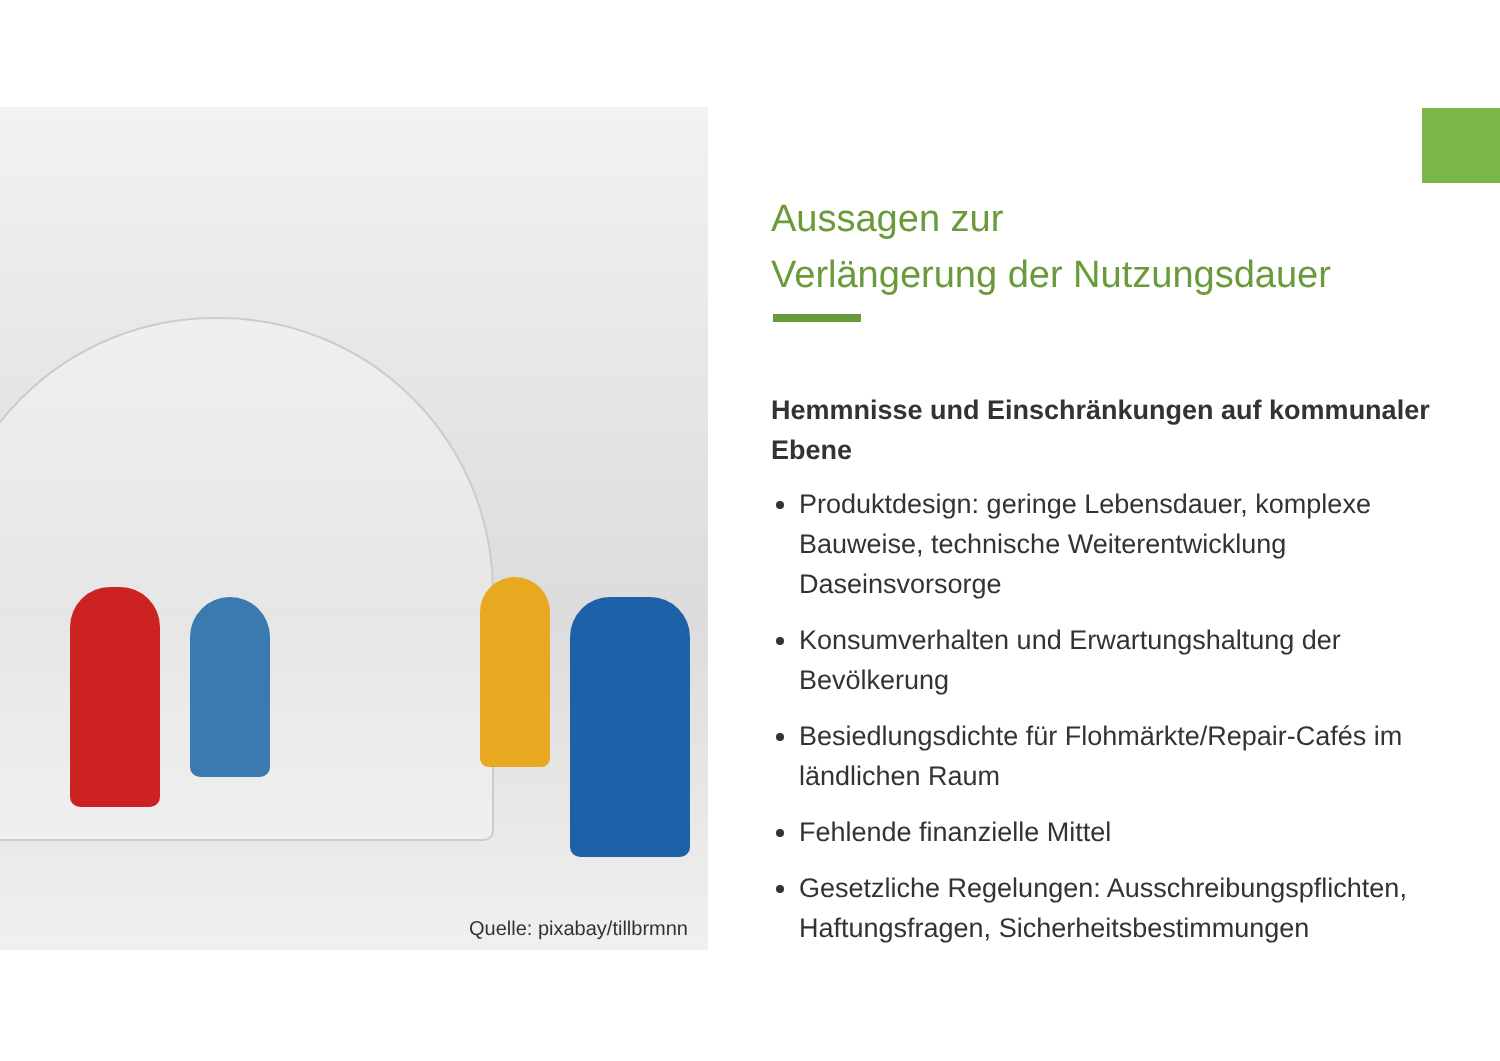Quelle: pixabay/tillbrmnn
Aussagen zur
Verlängerung der Nutzungsdauer
Hemmnisse und Einschränkungen auf kommunaler Ebene
Produktdesign: geringe Lebensdauer, komplexe Bauweise, technische Weiterentwicklung Daseinsvorsorge
Konsumverhalten und Erwartungshaltung der Bevölkerung
Besiedlungsdichte für Flohmärkte/Repair-Cafés im ländlichen Raum
Fehlende finanzielle Mittel
Gesetzliche Regelungen: Ausschreibungspflichten, Haftungsfragen, Sicherheitsbestimmungen